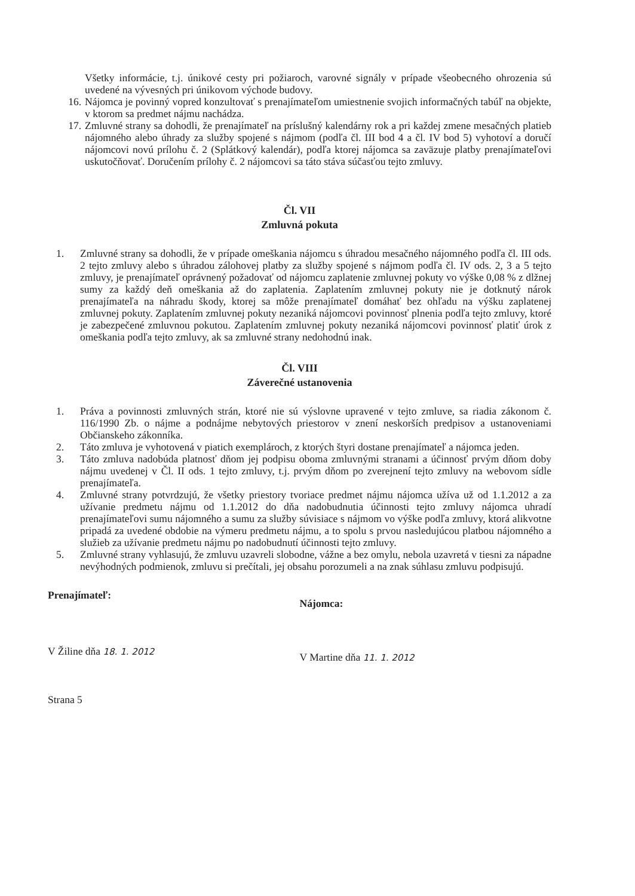Všetky informácie, t.j. únikové cesty pri požiaroch, varovné signály v prípade všeobecného ohrozenia sú uvedené na vývesných pri únikovom východe budovy.
16. Nájomca je povinný vopred konzultovať s prenajímateľom umiestnenie svojich informačných tabúľ na objekte, v ktorom sa predmet nájmu nachádza.
17. Zmluvné strany sa dohodli, že prenajímateľ na príslušný kalendárny rok a pri každej zmene mesačných platieb nájomného alebo úhrady za služby spojené s nájmom (podľa čl. III bod 4 a čl. IV bod 5) vyhotoví a doručí nájomcovi novú prílohu č. 2 (Splátkový kalendár), podľa ktorej nájomca sa zaväzuje platby prenajímateľovi uskutočňovať. Doručením prílohy č. 2 nájomcovi sa táto stáva súčasťou tejto zmluvy.
Čl. VII
Zmluvná pokuta
1. Zmluvné strany sa dohodli, že v prípade omeškania nájomcu s úhradou mesačného nájomného podľa čl. III ods. 2 tejto zmluvy alebo s úhradou zálohovej platby za služby spojené s nájmom podľa čl. IV ods. 2, 3 a 5 tejto zmluvy, je prenajímateľ oprávnený požadovať od nájomcu zaplatenie zmluvnej pokuty vo výške 0,08 % z dlžnej sumy za každý deň omeškania až do zaplatenia. Zaplatením zmluvnej pokuty nie je dotknutý nárok prenajímateľa na náhradu škody, ktorej sa môže prenajímateľ domáhať bez ohľadu na výšku zaplatenej zmluvnej pokuty. Zaplatením zmluvnej pokuty nezaniká nájomcovi povinnosť plnenia podľa tejto zmluvy, ktoré je zabezpečené zmluvnou pokutou. Zaplatením zmluvnej pokuty nezaniká nájomcovi povinnosť platiť úrok z omeškania podľa tejto zmluvy, ak sa zmluvné strany nedohodnú inak.
Čl. VIII
Záverečné ustanovenia
1. Práva a povinnosti zmluvných strán, ktoré nie sú výslovne upravené v tejto zmluve, sa riadia zákonom č. 116/1990 Zb. o nájme a podnájme nebytových priestorov v znení neskorších predpisov a ustanoveniami Občianskeho zákonníka.
2. Táto zmluva je vyhotovená v piatich exemplároch, z ktorých štyri dostane prenajímateľ a nájomca jeden.
3. Táto zmluva nadobúda platnosť dňom jej podpisu oboma zmluvnými stranami a účinnosť prvým dňom doby nájmu uvedenej v Čl. II ods. 1 tejto zmluvy, t.j. prvým dňom po zverejnení tejto zmluvy na webovom sídle prenajímateľa.
4. Zmluvné strany potvrdzujú, že všetky priestory tvoriace predmet nájmu nájomca užíva už od 1.1.2012 a za užívanie predmetu nájmu od 1.1.2012 do dňa nadobudnutia účinnosti tejto zmluvy nájomca uhradí prenajímateľovi sumu nájomného a sumu za služby súvisiace s nájmom vo výške podľa zmluvy, ktorá alikvotne pripadá za uvedené obdobie na výmeru predmetu nájmu, a to spolu s prvou nasledujúcou platbou nájomného a služieb za užívanie predmetu nájmu po nadobudnutí účinnosti tejto zmluvy.
5. Zmluvné strany vyhlasujú, že zmluvu uzavreli slobodne, vážne a bez omylu, nebola uzavretá v tiesni za nápadne nevýhodných podmienok, zmluvu si prečítali, jej obsahu porozumeli a na znak súhlasu zmluvu podpisujú.
Prenajímateľ:
Nájomca:
V Žiline dňa 18. 1. 2012
V Martine dňa 11. 1. 2012
Strana 5